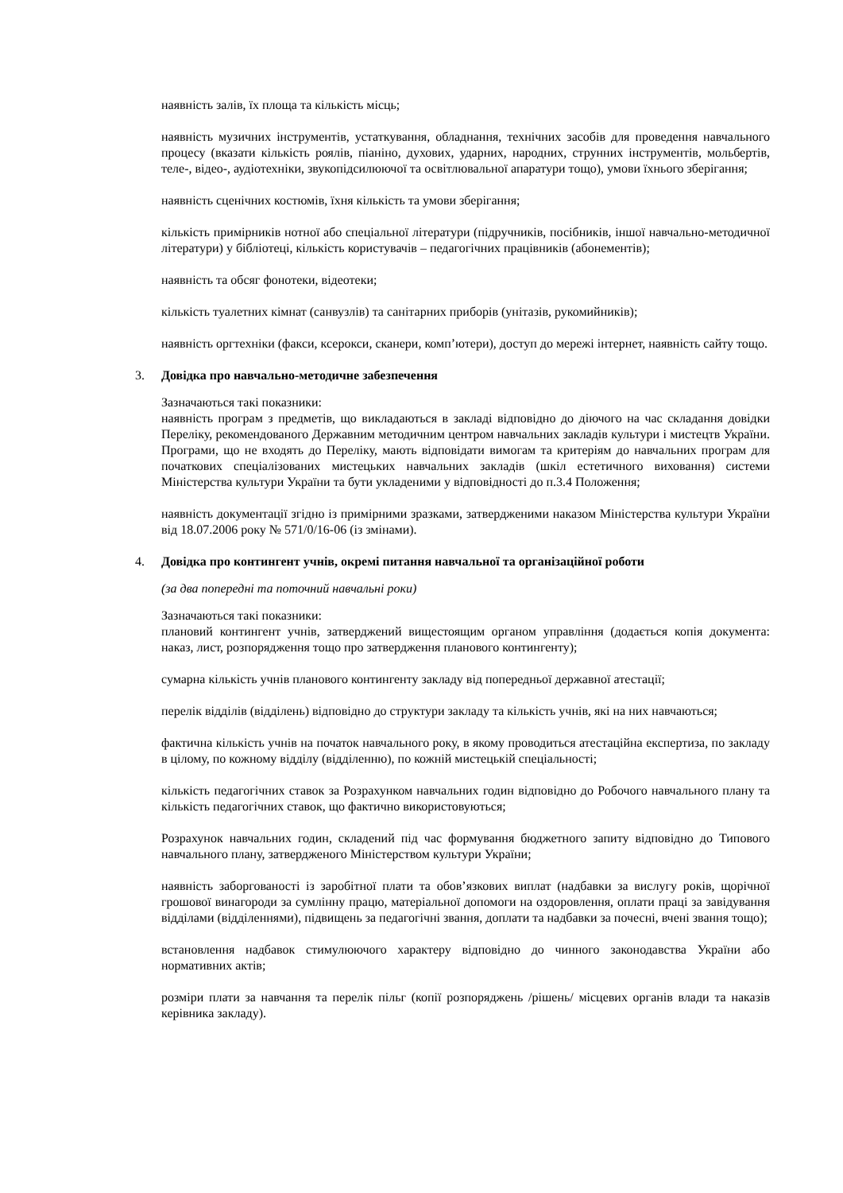наявність залів, їх площа та кількість місць;
наявність музичних інструментів, устаткування, обладнання, технічних засобів для проведення навчального процесу (вказати кількість роялів, піаніно, духових, ударних, народних, струнних інструментів, мольбертів, теле-, відео-, аудіотехніки, звукопідсилюючої та освітлювальної апаратури тощо), умови їхнього зберігання;
наявність сценічних костюмів, їхня кількість та умови зберігання;
кількість примірників нотної або спеціальної літератури (підручників, посібників, іншої навчально-методичної літератури) у бібліотеці, кількість користувачів – педагогічних працівників (абонементів);
наявність та обсяг фонотеки, відеотеки;
кількість туалетних кімнат (санвузлів) та санітарних приборів (унітазів, рукомийників);
наявність оргтехніки (факси, ксерокси, сканери, комп’ютери), доступ до мережі інтернет, наявність сайту тощо.
3. Довідка про навчально-методичне забезпечення
Зазначаються такі показники:
наявність програм з предметів, що викладаються в закладі відповідно до діючого на час складання довідки Переліку, рекомендованого Державним методичним центром навчальних закладів культури і мистецтв України. Програми, що не входять до Переліку, мають відповідати вимогам та критеріям до навчальних програм для початкових спеціалізованих мистецьких навчальних закладів (шкіл естетичного виховання) системи Міністерства культури України та бути укладеними у відповідності до п.3.4 Положення;
наявність документації згідно із примірними зразками, затвердженими наказом Міністерства культури України від 18.07.2006 року № 571/0/16-06 (із змінами).
4. Довідка про контингент учнів, окремі питання навчальної та організаційної роботи
(за два попередні та поточний навчальні роки)
Зазначаються такі показники:
плановий контингент учнів, затверджений вищестоящим органом управління (додається копія документа: наказ, лист, розпорядження тощо про затвердження планового контингенту);
сумарна кількість учнів планового контингенту закладу від попередньої державної атестації;
перелік відділів (відділень) відповідно до структури закладу та кількість учнів, які на них навчаються;
фактична кількість учнів на початок навчального року, в якому проводиться атестаційна експертиза, по закладу в цілому, по кожному відділу (відділенню), по кожній мистецькій спеціальності;
кількість педагогічних ставок за Розрахунком навчальних годин відповідно до Робочого навчального плану та кількість педагогічних ставок, що фактично використовуються;
Розрахунок навчальних годин, складений під час формування бюджетного запиту відповідно до Типового навчального плану, затвердженого Міністерством культури України;
наявність заборгованості із заробітної плати та обов’язкових виплат (надбавки за вислугу років, щорічної грошової винагороди за сумлінну працю, матеріальної допомоги на оздоровлення, оплати праці за завідування відділами (відділеннями), підвищень за педагогічні звання, доплати та надбавки за почесні, вчені звання тощо);
встановлення надбавок стимулюючого характеру відповідно до чинного законодавства України або нормативних актів;
розміри плати за навчання та перелік пільг (копії розпоряджень /рішень/ місцевих органів влади та наказів керівника закладу).